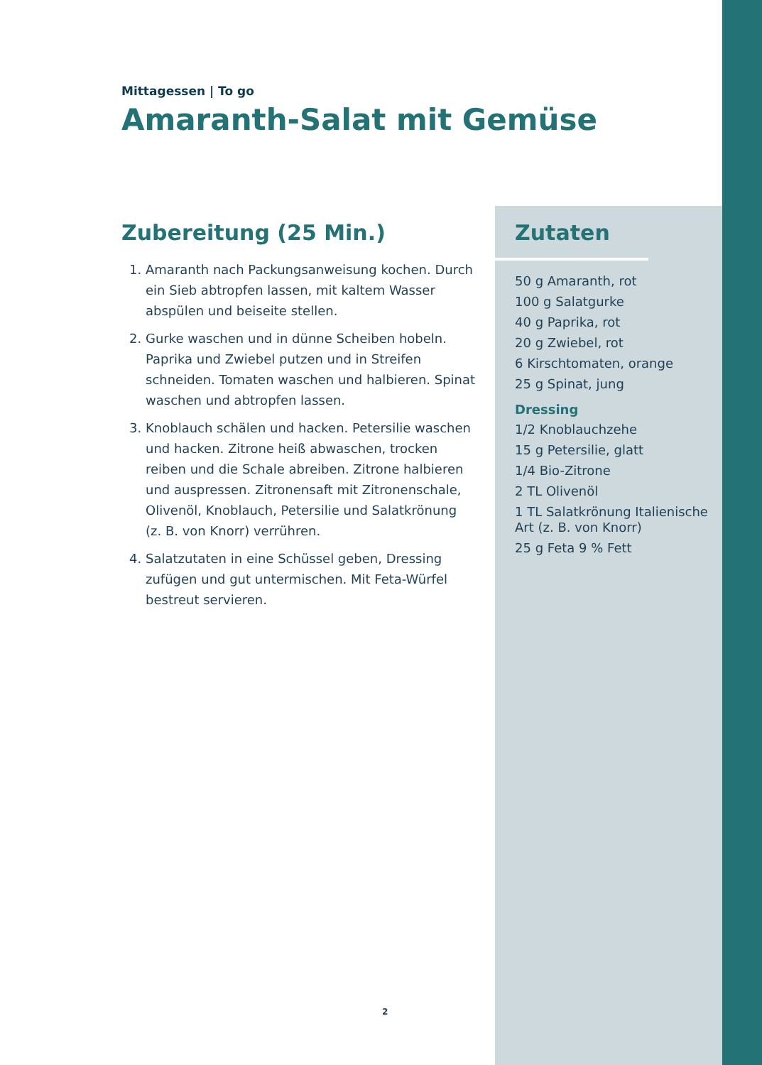Mittagessen | To go
Amaranth-Salat mit Gemüse
Zubereitung (25 Min.)
1. Amaranth nach Packungsanweisung kochen. Durch ein Sieb abtropfen lassen, mit kaltem Wasser abspülen und beiseite stellen.
2. Gurke waschen und in dünne Scheiben hobeln. Paprika und Zwiebel putzen und in Streifen schneiden. Tomaten waschen und halbieren. Spinat waschen und abtropfen lassen.
3. Knoblauch schälen und hacken. Petersilie waschen und hacken. Zitrone heiß abwaschen, trocken reiben und die Schale abreiben. Zitrone halbieren und auspressen. Zitronensaft mit Zitronenschale, Olivenöl, Knoblauch, Petersilie und Salatkrönung (z. B. von Knorr) verrühren.
4. Salatzutaten in eine Schüssel geben, Dressing zufügen und gut untermischen. Mit Feta-Würfel bestreut servieren.
Zutaten
50 g Amaranth, rot
100 g Salatgurke
40 g Paprika, rot
20 g Zwiebel, rot
6 Kirschtomaten, orange
25 g Spinat, jung
Dressing
1/2 Knoblauchzehe
15 g Petersilie, glatt
1/4 Bio-Zitrone
2 TL Olivenöl
1 TL Salatkrönung Italienische Art (z. B. von Knorr)
25 g Feta 9 % Fett
2